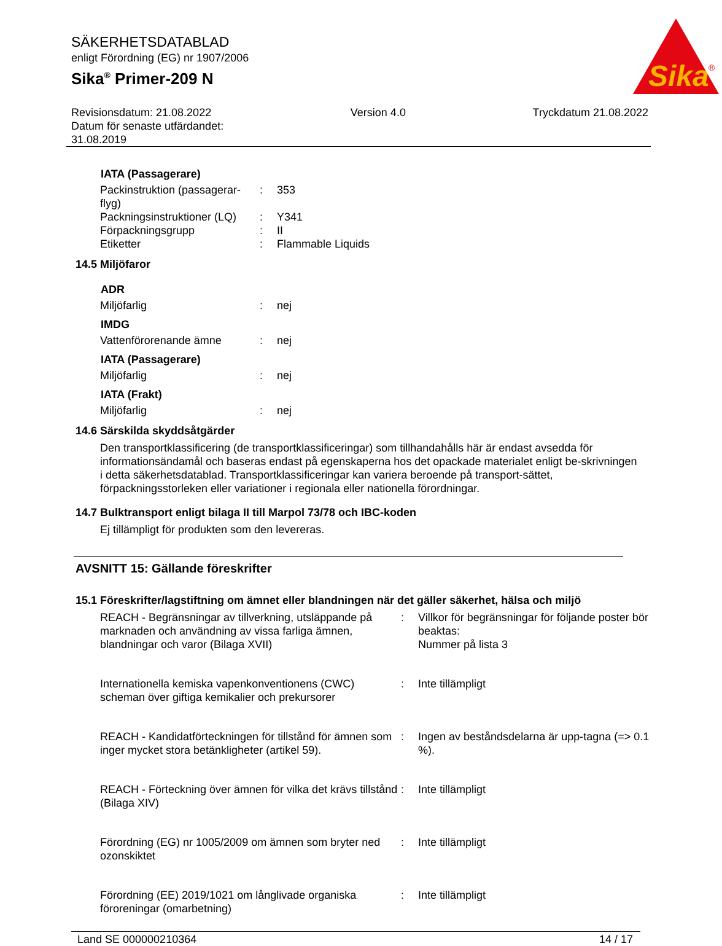SÄKERHETSDATABLAD
enligt Förordning (EG) nr 1907/2006
Sika<sup>®</sup> Primer-209 N
Sika
®
Revisionsdatum: 21.08.2022
Datum för senaste utfärdandet:
31.08.2019
Version 4.0 Tryckdatum 21.08.2022
IATA (Passagerare)
| Packinstruktion (passagerar-flyg) | : | 353 |
| Packningsinstruktioner (LQ) | : | Y341 |
| Förpackningsgrupp | : | II |
| Etiketter | : | Flammable Liquids |
14.5 Miljöfaror
ADR
| Miljöfarlig | : | nej |
IMDG
| Vattenförorenande ämne | : | nej |
IATA (Passagerare)
| Miljöfarlig | : | nej |
IATA (Frakt)
| Miljöfarlig | : | nej |
14.6 Särskilda skyddsåtgärder
Den transportklassificering (de transportklassificeringar) som tillhandahålls här är endast avsedda för informationsändamål och baseras endast på egenskaperna hos det opackade materialet enligt be-skrivningen i detta säkerhetsdatablad. Transportklassificeringar kan variera beroende på transport-sättet, förpackningsstorleken eller variationer i regionala eller nationella förordningar.
14.7 Bulktransport enligt bilaga II till Marpol 73/78 och IBC-koden
Ej tillämpligt för produkten som den levereras.
AVSNITT 15: Gällande föreskrifter
15.1 Föreskrifter/lagstiftning om ämnet eller blandningen när det gäller säkerhet, hälsa och miljö
| REACH - Begränsningar av tillverkning, utsläppande på marknaden och användning av vissa farliga ämnen, blandningar och varor (Bilaga XVII) | : | Villkor för begränsningar för följande poster bör beaktas: Nummer på lista 3 |
| Internationella kemiska vapenkonventionens (CWC) scheman över giftiga kemikalier och prekursorer | : | Inte tillämpligt |
| REACH - Kandidatförteckningen för tillstånd för ämnen som inger mycket stora betänkligheter (artikel 59). | : | Ingen av beståndsdelarna är upp-tagna (=> 0.1 %). |
| REACH - Förteckning över ämnen för vilka det krävs tillstånd (Bilaga XIV) | : | Inte tillämpligt |
| Förordning (EG) nr 1005/2009 om ämnen som bryter ned ozonskiktet | : | Inte tillämpligt |
| Förordning (EE) 2019/1021 om långlivade organiska föroreningar (omarbetning) | : | Inte tillämpligt |
Land SE 000000210364 14 / 17